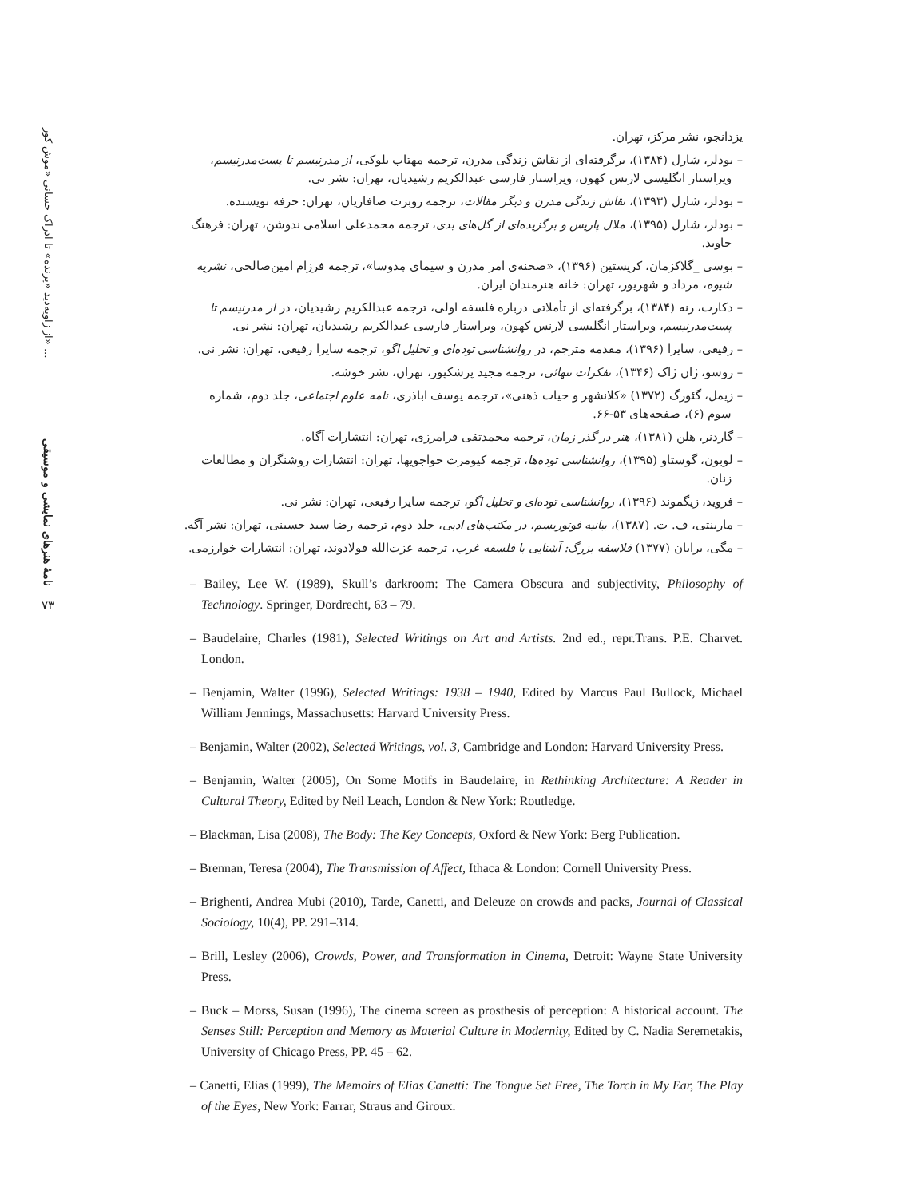از زاویه‌دید «پرنده» تا ادراک حسانی «موش کور» ...
نامهٔ هنرهای نمایشی و موسیقی
۷۳
یزدانجو، نشر مرکز، تهران.
– بودلر، شارل (۱۳۸۴)، برگرفته‌ای از نقاش زندگی مدرن، ترجمه مهتاب بلوکی، از مدرنیسم تا پست‌مدرنیسم، ویراستار انگلیسی لارنس کهون، ویراستار فارسی عبدالکریم رشیدیان، تهران: نشر نی.
– بودلر، شارل (۱۳۹۳)، نقاش زندگی مدرن و دیگر مقالات، ترجمه روبرت صافاریان، تهران: حرفه نویسنده.
– بودلر، شارل (۱۳۹۵)، ملال پاریس و برگزیده‌ای از گل‌های بدی، ترجمه محمدعلی اسلامی ندوشن، تهران: فرهنگ جاوید.
– بوسی _گلاکزمان، کریستین (۱۳۹۶)، «صحنه‌ی امر مدرن و سیمای مِدوسا»، ترجمه فرزام امین‌صالحی، نشریه شیوه، مرداد و شهریور، تهران: خانه هنرمندان ایران.
– دکارت، رنه (۱۳۸۴)، برگرفته‌ای از تأملاتی درباره فلسفه اولی، ترجمه عبدالکریم رشیدیان، در از مدرنیسم تا پست‌مدرنیسم، ویراستار انگلیسی لارنس کهون، ویراستار فارسی عبدالکریم رشیدیان، تهران: نشر نی.
– رفیعی، سایرا (۱۳۹۶)، مقدمه مترجم، در روانشناسی توده‌ای و تحلیل اگو، ترجمه سایرا رفیعی، تهران: نشر نی.
– روسو، ژان ژاک (۱۳۴۶)، تفکرات تنهائی، ترجمه مجید پزشکپور، تهران، نشر خوشه.
– زیمل، گئورگ (۱۳۷۲) «کلانشهر و حیات ذهنی»، ترجمه یوسف اباذری، نامه علوم اجتماعی، جلد دوم، شماره سوم (۶)، صفحه‌های ۵۳-۶۶.
– گاردنر، هلن (۱۳۸۱)، هنر در گذر زمان، ترجمه محمدتقی فرامرزی، تهران: انتشارات آگاه.
– لوبون، گوستاو (۱۳۹۵)، روانشناسی توده‌ها، ترجمه کیومرث خواجویها، تهران: انتشارات روشنگران و مطالعات زنان.
– فروید، زیگموند (۱۳۹۶)، روانشناسی توده‌ای و تحلیل اگو، ترجمه سایرا رفیعی، تهران: نشر نی.
– مارینتی، ف. ت. (۱۳۸۷)، بیانیه فوتوریسم، در مکتب‌های ادبی، جلد دوم، ترجمه رضا سید حسینی، تهران: نشر آگه.
– مگی، برایان (۱۳۷۷) فلاسفه بزرگ: آشنایی با فلسفه غرب، ترجمه عزت‌الله فولادوند، تهران: انتشارات خوارزمی.
– Bailey, Lee W. (1989), Skull’s darkroom: The Camera Obscura and subjectivity, Philosophy of Technology. Springer, Dordrecht, 63 – 79.
– Baudelaire, Charles (1981), Selected Writings on Art and Artists. 2nd ed., repr.Trans. P.E. Charvet. London.
– Benjamin, Walter (1996), Selected Writings: 1938 – 1940, Edited by Marcus Paul Bullock, Michael William Jennings, Massachusetts: Harvard University Press.
– Benjamin, Walter (2002), Selected Writings, vol. 3, Cambridge and London: Harvard University Press.
– Benjamin, Walter (2005), On Some Motifs in Baudelaire, in Rethinking Architecture: A Reader in Cultural Theory, Edited by Neil Leach, London & New York: Routledge.
– Blackman, Lisa (2008), The Body: The Key Concepts, Oxford & New York: Berg Publication.
– Brennan, Teresa (2004), The Transmission of Affect, Ithaca & London: Cornell University Press.
– Brighenti, Andrea Mubi (2010), Tarde, Canetti, and Deleuze on crowds and packs, Journal of Classical Sociology, 10(4), PP. 291–314.
– Brill, Lesley (2006), Crowds, Power, and Transformation in Cinema, Detroit: Wayne State University Press.
– Buck – Morss, Susan (1996), The cinema screen as prosthesis of perception: A historical account. The Senses Still: Perception and Memory as Material Culture in Modernity, Edited by C. Nadia Seremetakis, University of Chicago Press, PP. 45 – 62.
– Canetti, Elias (1999), The Memoirs of Elias Canetti: The Tongue Set Free, The Torch in My Ear, The Play of the Eyes, New York: Farrar, Straus and Giroux.